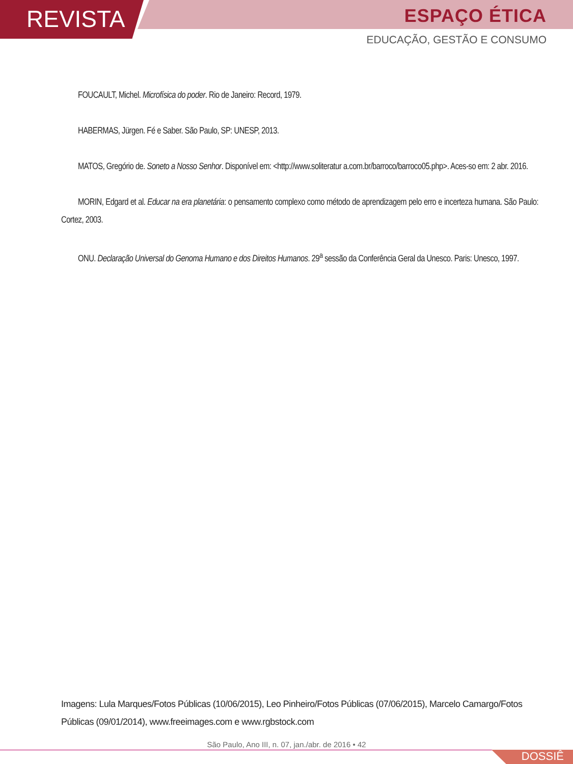REVISTA ESPAÇO ÉTICA
EDUCAÇÃO, GESTÃO E CONSUMO
FOUCAULT, Michel. Microfísica do poder. Rio de Janeiro: Record, 1979.
HABERMAS, Jürgen. Fé e Saber. São Paulo, SP: UNESP, 2013.
MATOS, Gregório de. Soneto a Nosso Senhor. Disponível em: <http://www.soliteratur a.com.br/barroco/barroco05.php>. Aces-so em: 2 abr. 2016.
MORIN, Edgard et al. Educar na era planetária: o pensamento complexo como método de aprendizagem pelo erro e incerteza humana. São Paulo: Cortez, 2003.
ONU. Declaração Universal do Genoma Humano e dos Direitos Humanos. 29<sup>a</sup> sessão da Conferência Geral da Unesco. Paris: Unesco, 1997.
Imagens: Lula Marques/Fotos Públicas (10/06/2015), Leo Pinheiro/Fotos Públicas (07/06/2015), Marcelo Camargo/Fotos Públicas (09/01/2014), www.freeimages.com e www.rgbstock.com
São Paulo, Ano III, n. 07, jan./abr. de 2016 • 42
DOSSIÊ